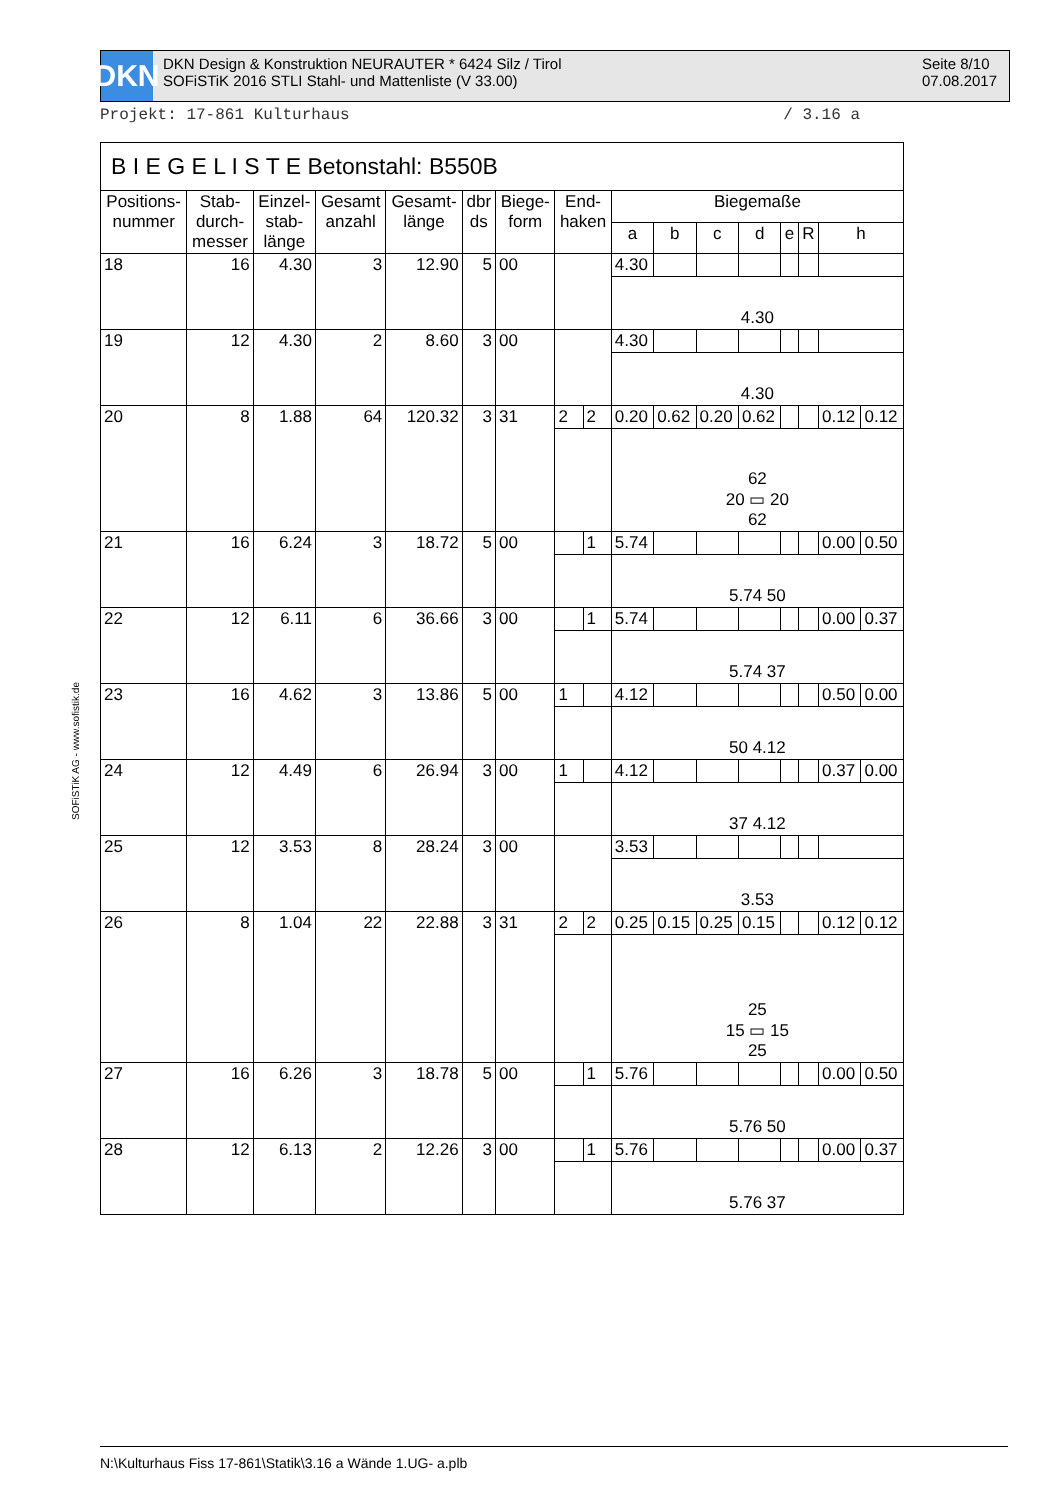DKN
DKN Design & Konstruktion NEURAUTER * 6424 Silz / Tirol
SOFiSTiK 2016 STLI Stahl- und Mattenliste (V 33.00)
Seite 8/10
07.08.2017
Projekt: 17-861 Kulturhaus / 3.16 a
| B I E G E L I S T E Betonstahl: B550B | | | | | | | | | | | | | | | | |
| --- | --- | --- | --- | --- | --- | --- | --- | --- | --- | --- | --- | --- | --- | --- | --- | --- |
| Positions- nummer | Stab- durch- messer | Einzel- stab- länge | Gesamt anzahl | Gesamt- länge | dbr ds | Biege- form | End- haken | | Biegemaße | | | | | | | |
| | | | | | | | | | a | b | c | d | e | R | h | |
| 18 | 16 | 4.30 | 3 | 12.90 | 5 | 00 | | | 4.30 | | | | | | | |
| | | | | | | | | | 4.30 | | | | | | | |
| 19 | 12 | 4.30 | 2 | 8.60 | 3 | 00 | | | 4.30 | | | | | | | |
| | | | | | | | | | 4.30 | | | | | | | |
| 20 | 8 | 1.88 | 64 | 120.32 | 3 | 31 | 2 | 2 | 0.20 | 0.62 | 0.20 | 0.62 | | | 0.12 | 0.12 |
| | | | | | | | | | 62 20 ▭ 20 62 | | | | | | | |
| 21 | 16 | 6.24 | 3 | 18.72 | 5 | 00 | | 1 | 5.74 | | | | | | 0.00 | 0.50 |
| | | | | | | | | | 5.74 50 | | | | | | | |
| 22 | 12 | 6.11 | 6 | 36.66 | 3 | 00 | | 1 | 5.74 | | | | | | 0.00 | 0.37 |
| | | | | | | | | | 5.74 37 | | | | | | | |
| 23 | 16 | 4.62 | 3 | 13.86 | 5 | 00 | 1 | | 4.12 | | | | | | 0.50 | 0.00 |
| | | | | | | | | | 50 4.12 | | | | | | | |
| 24 | 12 | 4.49 | 6 | 26.94 | 3 | 00 | 1 | | 4.12 | | | | | | 0.37 | 0.00 |
| | | | | | | | | | 37 4.12 | | | | | | | |
| 25 | 12 | 3.53 | 8 | 28.24 | 3 | 00 | | | 3.53 | | | | | | | |
| | | | | | | | | | 3.53 | | | | | | | |
| 26 | 8 | 1.04 | 22 | 22.88 | 3 | 31 | 2 | 2 | 0.25 | 0.15 | 0.25 | 0.15 | | | 0.12 | 0.12 |
| | | | | | | | | | 25 15 ▭ 15 25 | | | | | | | |
| 27 | 16 | 6.26 | 3 | 18.78 | 5 | 00 | | 1 | 5.76 | | | | | | 0.00 | 0.50 |
| | | | | | | | | | 5.76 50 | | | | | | | |
| 28 | 12 | 6.13 | 2 | 12.26 | 3 | 00 | | 1 | 5.76 | | | | | | 0.00 | 0.37 |
| | | | | | | | | | 5.76 37 | | | | | | | |
SOFiSTiK AG - www.sofistik.de
N:\Kulturhaus Fiss 17-861\Statik\3.16 a Wände 1.UG- a.plb